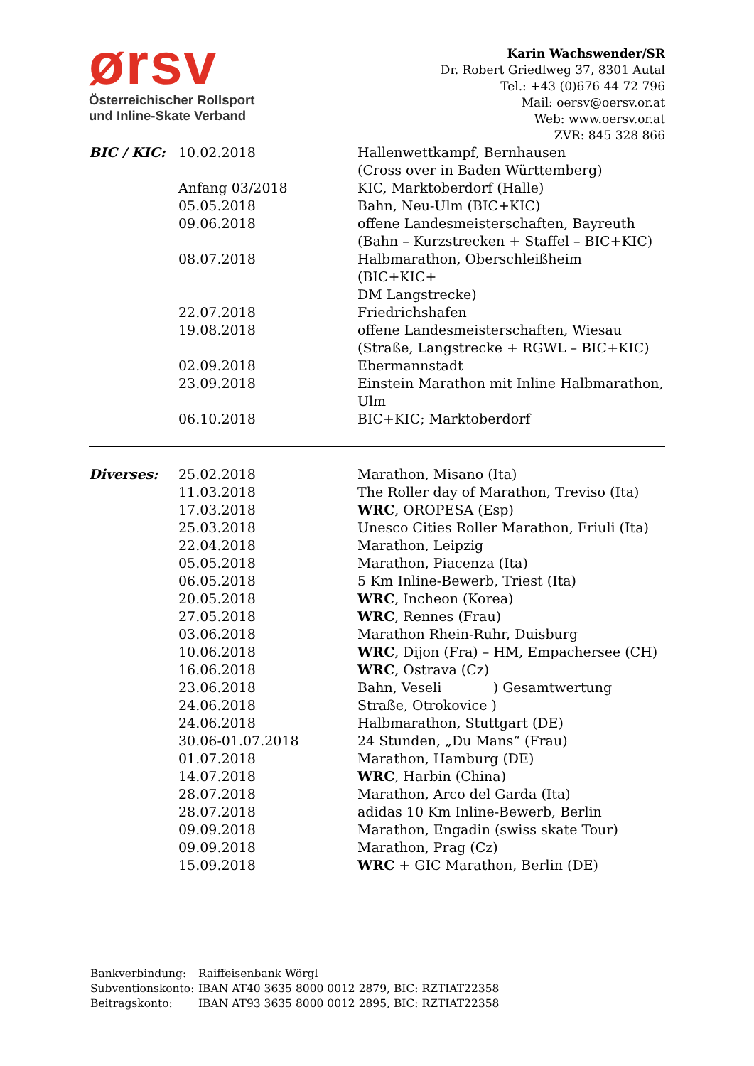ørsv
Österreichischer Rollsport
und Inline-Skate Verband
Karin Wachswender/SR
Dr. Robert Griedlweg 37, 8301 Autal
Tel.: +43 (0)676 44 72 796
Mail: oersv@oersv.or.at
Web: www.oersv.or.at
ZVR: 845 328 866
| BIC / KIC: | 10.02.2018 | Hallenwettkampf, Bernhausen (Cross over in Baden Württemberg) |
| | Anfang 03/2018 | KIC, Marktoberdorf (Halle) |
| | 05.05.2018 | Bahn, Neu-Ulm (BIC+KIC) |
| | 09.06.2018 | offene Landesmeisterschaften, Bayreuth (Bahn – Kurzstrecken + Staffel – BIC+KIC) |
| | 08.07.2018 | Halbmarathon, Oberschleißheim (BIC+KIC+ DM Langstrecke) |
| | 22.07.2018 | Friedrichshafen |
| | 19.08.2018 | offene Landesmeisterschaften, Wiesau (Straße, Langstrecke + RGWL – BIC+KIC) |
| | 02.09.2018 | Ebermannstadt |
| | 23.09.2018 | Einstein Marathon mit Inline Halbmarathon, Ulm |
| | 06.10.2018 | BIC+KIC; Marktoberdorf |
| Diverses: | 25.02.2018 | Marathon, Misano (Ita) |
| | 11.03.2018 | The Roller day of Marathon, Treviso (Ita) |
| | 17.03.2018 | WRC , OROPESA (Esp) |
| | 25.03.2018 | Unesco Cities Roller Marathon, Friuli (Ita) |
| | 22.04.2018 | Marathon, Leipzig |
| | 05.05.2018 | Marathon, Piacenza (Ita) |
| | 06.05.2018 | 5 Km Inline-Bewerb, Triest (Ita) |
| | 20.05.2018 | WRC , Incheon (Korea) |
| | 27.05.2018 | WRC , Rennes (Frau) |
| | 03.06.2018 | Marathon Rhein-Ruhr, Duisburg |
| | 10.06.2018 | WRC , Dijon (Fra) – HM, Empachersee (CH) |
| | 16.06.2018 | WRC , Ostrava (Cz) |
| | 23.06.2018 | Bahn, Veseli ) Gesamtwertung |
| | 24.06.2018 | Straße, Otrokovice ) |
| | 24.06.2018 | Halbmarathon, Stuttgart (DE) |
| | 30.06-01.07.2018 | 24 Stunden, „Du Mans“ (Frau) |
| | 01.07.2018 | Marathon, Hamburg (DE) |
| | 14.07.2018 | WRC , Harbin (China) |
| | 28.07.2018 | Marathon, Arco del Garda (Ita) |
| | 28.07.2018 | adidas 10 Km Inline-Bewerb, Berlin |
| | 09.09.2018 | Marathon, Engadin (swiss skate Tour) |
| | 09.09.2018 | Marathon, Prag (Cz) |
| | 15.09.2018 | WRC + GIC Marathon, Berlin (DE) |
| Bankverbindung: | Raiffeisenbank Wörgl |
| Subventionskonto: | IBAN AT40 3635 8000 0012 2879, BIC: RZTIAT22358 |
| Beitragskonto: | IBAN AT93 3635 8000 0012 2895, BIC: RZTIAT22358 |